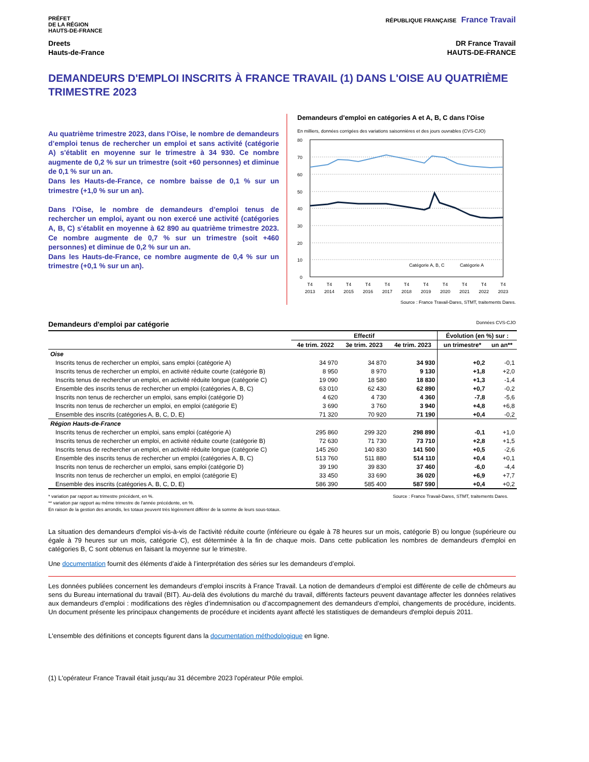PRÉFET
DE LA RÉGION
HAUTS-DE-FRANCE
RÉPUBLIQUE FRANÇAISE France Travail
Dreets
Hauts-de-France
DR France Travail
HAUTS-DE-FRANCE
DEMANDEURS D'EMPLOI INSCRITS À FRANCE TRAVAIL (1) DANS L'OISE AU QUATRIÈME TRIMESTRE 2023
Au quatrième trimestre 2023, dans l'Oise, le nombre de demandeurs d’emploi tenus de rechercher un emploi et sans activité (catégorie A) s'établit en moyenne sur le trimestre à 34 930. Ce nombre augmente de 0,2 % sur un trimestre (soit +60 personnes) et diminue de 0,1 % sur un an.
Dans les Hauts-de-France, ce nombre baisse de 0,1 % sur un trimestre (+1,0 % sur un an).
Dans l'Oise, le nombre de demandeurs d’emploi tenus de rechercher un emploi, ayant ou non exercé une activité (catégories A, B, C) s'établit en moyenne à 62 890 au quatrième trimestre 2023. Ce nombre augmente de 0,7 % sur un trimestre (soit +460 personnes) et diminue de 0,2 % sur un an.
Dans les Hauts-de-France, ce nombre augmente de 0,4 % sur un trimestre (+0,1 % sur un an).
Demandeurs d'emploi en catégories A et A, B, C dans l'Oise
En milliers, données corrigées des variations saisonnières et des jours ouvrables (CVS-CJO)
80
70
60
50
40
30
20
10
0
Catégorie A, B, C
Catégorie A
T4
2013
T4
2014
T4
2015
T4
2016
T4
2017
T4
2018
T4
2019
T4
2020
T4
2021
T4
2022
T4
2023
Source : France Travail-Dares, STMT, traitements Dares.
Demandeurs d'emploi par catégorie Données CVS-CJO
| | Effectif | | | Évolution (en %) sur : | |
| --- | --- | --- | --- | --- | --- |
| | 4e trim. 2022 | 3e trim. 2023 | 4e trim. 2023 | un trimestre* | un an** |
| Oise | | | | | |
| Inscrits tenus de rechercher un emploi, sans emploi (catégorie A) | 34 970 | 34 870 | 34 930 | +0,2 | -0,1 |
| Inscrits tenus de rechercher un emploi, en activité réduite courte (catégorie B) | 8 950 | 8 970 | 9 130 | +1,8 | +2,0 |
| Inscrits tenus de rechercher un emploi, en activité réduite longue (catégorie C) | 19 090 | 18 580 | 18 830 | +1,3 | -1,4 |
| Ensemble des inscrits tenus de rechercher un emploi (catégories A, B, C) | 63 010 | 62 430 | 62 890 | +0,7 | -0,2 |
| Inscrits non tenus de rechercher un emploi, sans emploi (catégorie D) | 4 620 | 4 730 | 4 360 | -7,8 | -5,6 |
| Inscrits non tenus de rechercher un emploi, en emploi (catégorie E) | 3 690 | 3 760 | 3 940 | +4,8 | +6,8 |
| Ensemble des inscrits (catégories A, B, C, D, E) | 71 320 | 70 920 | 71 190 | +0,4 | -0,2 |
| Région Hauts-de-France | | | | | |
| Inscrits tenus de rechercher un emploi, sans emploi (catégorie A) | 295 860 | 299 320 | 298 890 | -0,1 | +1,0 |
| Inscrits tenus de rechercher un emploi, en activité réduite courte (catégorie B) | 72 630 | 71 730 | 73 710 | +2,8 | +1,5 |
| Inscrits tenus de rechercher un emploi, en activité réduite longue (catégorie C) | 145 260 | 140 830 | 141 500 | +0,5 | -2,6 |
| Ensemble des inscrits tenus de rechercher un emploi (catégories A, B, C) | 513 760 | 511 880 | 514 110 | +0,4 | +0,1 |
| Inscrits non tenus de rechercher un emploi, sans emploi (catégorie D) | 39 190 | 39 830 | 37 460 | -6,0 | -4,4 |
| Inscrits non tenus de rechercher un emploi, en emploi (catégorie E) | 33 450 | 33 690 | 36 020 | +6,9 | +7,7 |
| Ensemble des inscrits (catégories A, B, C, D, E) | 586 390 | 585 400 | 587 590 | +0,4 | +0,2 |
* variation par rapport au trimestre précédent, en %.
** variation par rapport au même trimestre de l'année précédente, en %.
En raison de la gestion des arrondis, les totaux peuvent très légèrement différer de la somme de leurs sous-totaux.
Source : France Travail-Dares, STMT, traitements Dares.
La situation des demandeurs d'emploi vis-à-vis de l'activité réduite courte (inférieure ou égale à 78 heures sur un mois, catégorie B) ou longue (supérieure ou égale à 79 heures sur un mois, catégorie C), est déterminée à la fin de chaque mois. Dans cette publication les nombres de demandeurs d'emploi en catégories B, C sont obtenus en faisant la moyenne sur le trimestre.
Une documentation fournit des éléments d’aide à l’interprétation des séries sur les demandeurs d’emploi.
Les données publiées concernent les demandeurs d’emploi inscrits à France Travail. La notion de demandeurs d’emploi est différente de celle de chômeurs au sens du Bureau international du travail (BIT). Au-delà des évolutions du marché du travail, différents facteurs peuvent davantage affecter les données relatives aux demandeurs d’emploi : modifications des règles d’indemnisation ou d’accompagnement des demandeurs d’emploi, changements de procédure, incidents. Un document présente les principaux changements de procédure et incidents ayant affecté les statistiques de demandeurs d'emploi depuis 2011.
L'ensemble des définitions et concepts figurent dans la documentation méthodologique en ligne.
(1) L'opérateur France Travail était jusqu'au 31 décembre 2023 l'opérateur Pôle emploi.